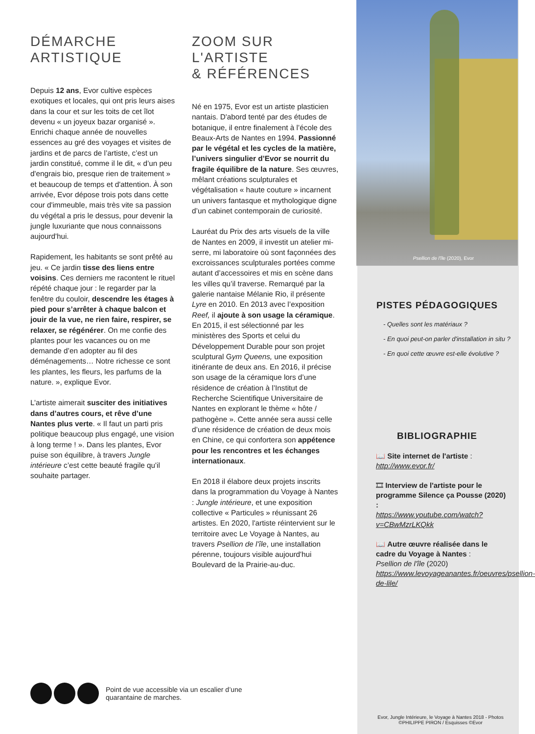DÉMARCHE
ARTISTIQUE
Depuis 12 ans, Evor cultive espèces exotiques et locales, qui ont pris leurs aises dans la cour et sur les toits de cet îlot devenu « un joyeux bazar organisé ». Enrichi chaque année de nouvelles essences au gré des voyages et visites de jardins et de parcs de l’artiste, c’est un jardin constitué, comme il le dit, « d’un peu d'engrais bio, presque rien de traitement » et beaucoup de temps et d'attention. À son arrivée, Evor dépose trois pots dans cette cour d'immeuble, mais très vite sa passion du végétal a pris le dessus, pour devenir la jungle luxuriante que nous connaissons aujourd'hui.
Rapidement, les habitants se sont prêté au jeu. « Ce jardin tisse des liens entre voisins. Ces derniers me racontent le rituel répété chaque jour : le regarder par la fenêtre du couloir, descendre les étages à pied pour s’arrêter à chaque balcon et jouir de la vue, ne rien faire, respirer, se relaxer, se régénérer. On me confie des plantes pour les vacances ou on me demande d’en adopter au fil des déménagements… Notre richesse ce sont les plantes, les fleurs, les parfums de la nature. », explique Evor.
L’artiste aimerait susciter des initiatives dans d’autres cours, et rêve d’une Nantes plus verte. « Il faut un parti pris politique beaucoup plus engagé, une vision à long terme ! ». Dans les plantes, Evor puise son équilibre, à travers Jungle intérieure c’est cette beauté fragile qu'il souhaite partager.
ZOOM SUR
L'ARTISTE
& RÉFÉRENCES
Né en 1975, Evor est un artiste plasticien nantais. D'abord tenté par des études de botanique, il entre finalement à l’école des Beaux-Arts de Nantes en 1994. Passionné par le végétal et les cycles de la matière, l’univers singulier d’Evor se nourrit du fragile équilibre de la nature. Ses œuvres, mêlant créations sculpturales et végétalisation « haute couture » incarnent un univers fantasque et mythologique digne d’un cabinet contemporain de curiosité.
Lauréat du Prix des arts visuels de la ville de Nantes en 2009, il investit un atelier mi-serre, mi laboratoire où sont façonnées des excroissances sculpturales portées comme autant d’accessoires et mis en scène dans les villes qu’il traverse. Remarqué par la galerie nantaise Mélanie Rio, il présente Lyre en 2010. En 2013 avec l’exposition Reef, il ajoute à son usage la céramique. En 2015, il est sélectionné par les ministères des Sports et celui du Développement Durable pour son projet sculptural Gym Queens, une exposition itinérante de deux ans. En 2016, il précise son usage de la céramique lors d’une résidence de création à l’Institut de Recherche Scientifique Universitaire de Nantes en explorant le thème « hôte / pathogène ». Cette année sera aussi celle d’une résidence de création de deux mois en Chine, ce qui confortera son appétence pour les rencontres et les échanges internationaux.
En 2018 il élabore deux projets inscrits dans la programmation du Voyage à Nantes : Jungle intérieure, et une exposition collective « Particules » réunissant 26 artistes. En 2020, l'artiste réintervient sur le territoire avec Le Voyage à Nantes, au travers Psellion de l'île, une installation pérenne, toujours visible aujourd'hui Boulevard de la Prairie-au-duc.
Psellion de l'île (2020), Evor
PISTES PÉDAGOGIQUES
- Quelles sont les matériaux ?
- En quoi peut-on parler d'installation in situ ?
- En quoi cette œuvre est-elle évolutive ?
BIBLIOGRAPHIE
📖 Site internet de l'artiste :
http://www.evor.fr/
🎞 Interview de l'artiste pour le programme Silence ça Pousse (2020) :
https://www.youtube.com/watch?v=CBwMzrLKQkk
📖 Autre œuvre réalisée dans le cadre du Voyage à Nantes :
Psellion de l'île (2020)
https://www.levoyageanantes.fr/oeuvres/psellion-de-lile/
Point de vue accessible via un escalier d’une
quarantaine de marches.
Evor, Jungle Intérieure, le Voyage à Nantes 2018 - Photos ©PHILIPPE PIRON / Esquisses ©Evor